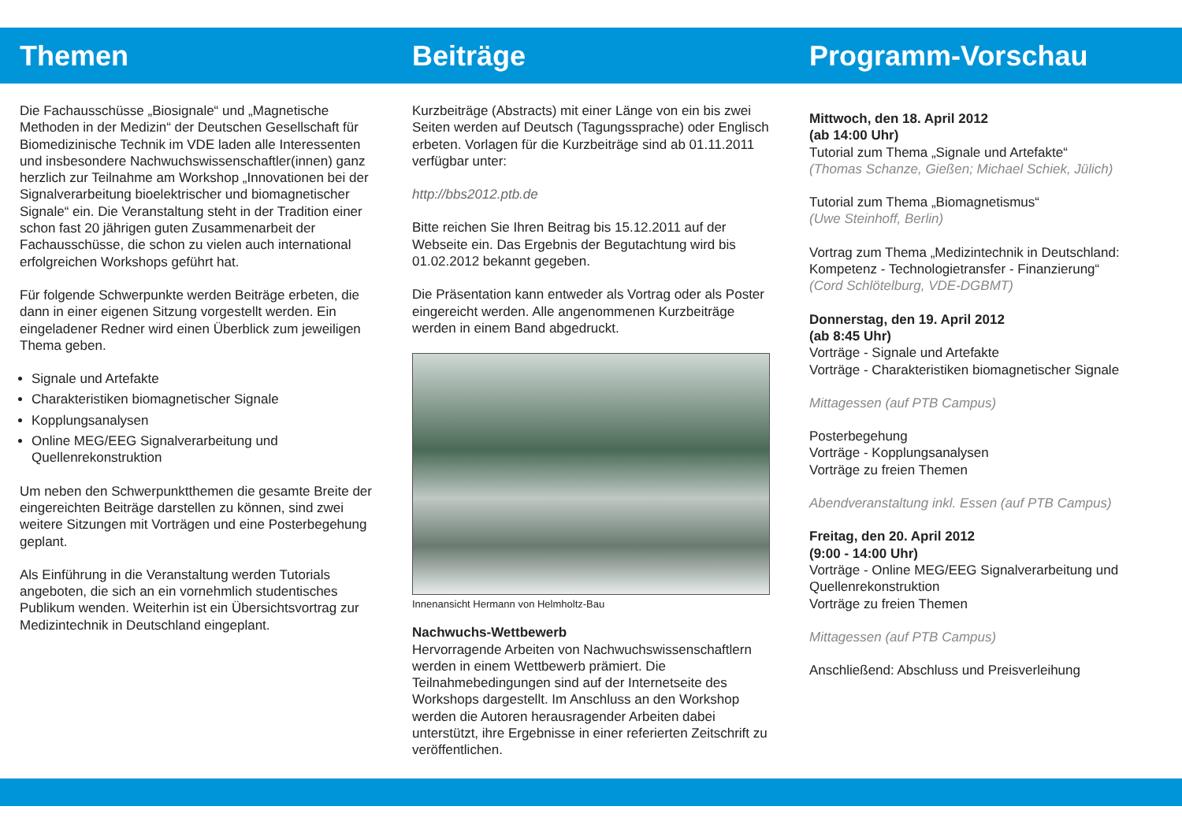Themen
Die Fachausschüsse „Biosignale“ und „Magnetische Methoden in der Medizin“ der Deutschen Gesellschaft für Biomedizinische Technik im VDE laden alle Interessenten und insbesondere Nachwuchswissenschaftler(innen) ganz herzlich zur Teilnahme am Workshop „Innovationen bei der Signalverarbeitung bioelektrischer und biomagnetischer Signale“ ein. Die Veranstaltung steht in der Tradition einer schon fast 20 jährigen guten Zusammenarbeit der Fachausschüsse, die schon zu vielen auch international erfolgreichen Workshops geführt hat.
Für folgende Schwerpunkte werden Beiträge erbeten, die dann in einer eigenen Sitzung vorgestellt werden. Ein eingeladener Redner wird einen Überblick zum jeweiligen Thema geben.
Signale und Artefakte
Charakteristiken biomagnetischer Signale
Kopplungsanalysen
Online MEG/EEG Signalverarbeitung und Quellenrekonstruktion
Um neben den Schwerpunktthemen die gesamte Breite der eingereichten Beiträge darstellen zu können, sind zwei weitere Sitzungen mit Vorträgen und eine Posterbegehung geplant.
Als Einführung in die Veranstaltung werden Tutorials angeboten, die sich an ein vornehmlich studentisches Publikum wenden. Weiterhin ist ein Übersichtsvortrag zur Medizintechnik in Deutschland eingeplant.
Beiträge
Kurzbeiträge (Abstracts) mit einer Länge von ein bis zwei Seiten werden auf Deutsch (Tagungssprache) oder Englisch erbeten. Vorlagen für die Kurzbeiträge sind ab 01.11.2011 verfügbar unter:
http://bbs2012.ptb.de
Bitte reichen Sie Ihren Beitrag bis 15.12.2011 auf der Webseite ein. Das Ergebnis der Begutachtung wird bis 01.02.2012 bekannt gegeben.
Die Präsentation kann entweder als Vortrag oder als Poster eingereicht werden. Alle angenommenen Kurzbeiträge werden in einem Band abgedruckt.
Innenansicht Hermann von Helmholtz-Bau
Nachwuchs-Wettbewerb
Hervorragende Arbeiten von Nachwuchswissenschaftlern werden in einem Wettbewerb prämiert. Die Teilnahmebedingungen sind auf der Internetseite des Workshops dargestellt. Im Anschluss an den Workshop werden die Autoren herausragender Arbeiten dabei unterstützt, ihre Ergebnisse in einer referierten Zeitschrift zu veröffentlichen.
Programm-Vorschau
Mittwoch, den 18. April 2012
(ab 14:00 Uhr)
Tutorial zum Thema „Signale und Artefakte“
(Thomas Schanze, Gießen; Michael Schiek, Jülich)
Tutorial zum Thema „Biomagnetismus“
(Uwe Steinhoff, Berlin)
Vortrag zum Thema „Medizintechnik in Deutschland: Kompetenz - Technologietransfer - Finanzierung“
(Cord Schlötelburg, VDE-DGBMT)
Donnerstag, den 19. April 2012
(ab 8:45 Uhr)
Vorträge - Signale und Artefakte
Vorträge - Charakteristiken biomagnetischer Signale
Mittagessen (auf PTB Campus)
Posterbegehung
Vorträge - Kopplungsanalysen
Vorträge zu freien Themen
Abendveranstaltung inkl. Essen (auf PTB Campus)
Freitag, den 20. April 2012
(9:00 - 14:00 Uhr)
Vorträge - Online MEG/EEG Signalverarbeitung und Quellenrekonstruktion
Vorträge zu freien Themen
Mittagessen (auf PTB Campus)
Anschließend: Abschluss und Preisverleihung